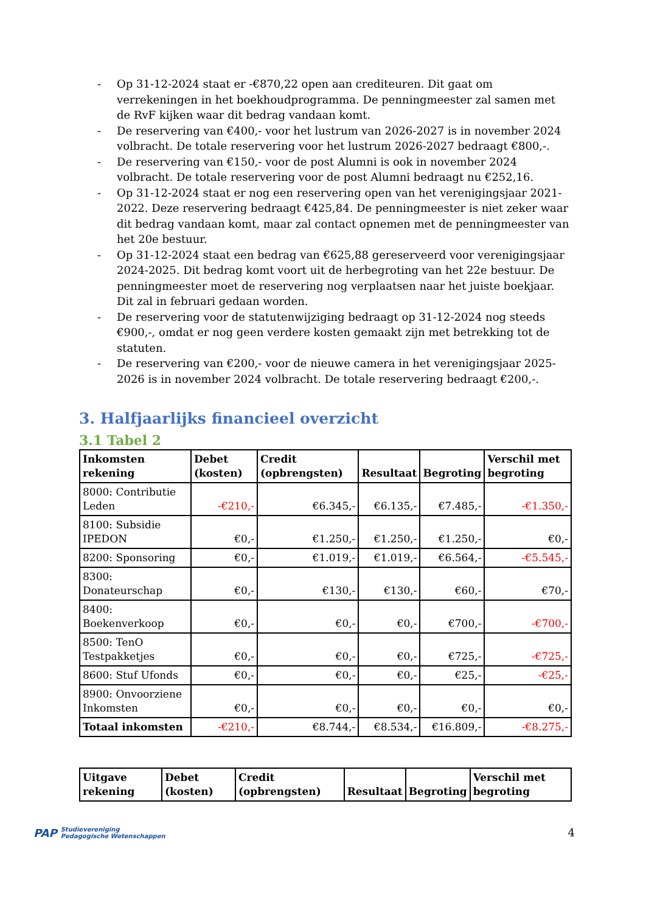- Op 31-12-2024 staat er -€870,22 open aan crediteuren. Dit gaat om verrekeningen in het boekhoudprogramma. De penningmeester zal samen met de RvF kijken waar dit bedrag vandaan komt.
- De reservering van €400,- voor het lustrum van 2026-2027 is in november 2024 volbracht. De totale reservering voor het lustrum 2026-2027 bedraagt €800,-.
- De reservering van €150,- voor de post Alumni is ook in november 2024 volbracht. De totale reservering voor de post Alumni bedraagt nu €252,16.
- Op 31-12-2024 staat er nog een reservering open van het verenigingsjaar 2021-2022. Deze reservering bedraagt €425,84. De penningmeester is niet zeker waar dit bedrag vandaan komt, maar zal contact opnemen met de penningmeester van het 20e bestuur.
- Op 31-12-2024 staat een bedrag van €625,88 gereserveerd voor verenigingsjaar 2024-2025. Dit bedrag komt voort uit de herbegroting van het 22e bestuur. De penningmeester moet de reservering nog verplaatsen naar het juiste boekjaar. Dit zal in februari gedaan worden.
- De reservering voor de statutenwijziging bedraagt op 31-12-2024 nog steeds €900,-, omdat er nog geen verdere kosten gemaakt zijn met betrekking tot de statuten.
- De reservering van €200,- voor de nieuwe camera in het verenigingsjaar 2025-2026 is in november 2024 volbracht. De totale reservering bedraagt €200,-.
3. Halfjaarlijks financieel overzicht
3.1 Tabel 2
| Inkomsten rekening | Debet (kosten) | Credit (opbrengsten) | Resultaat | Begroting | Verschil met begroting |
| --- | --- | --- | --- | --- | --- |
| 8000: Contributie Leden | -€210,- | €6.345,- | €6.135,- | €7.485,- | -€1.350,- |
| 8100: Subsidie IPEDON | €0,- | €1.250,- | €1.250,- | €1.250,- | €0,- |
| 8200: Sponsoring | €0,- | €1.019,- | €1.019,- | €6.564,- | -€5.545,- |
| 8300: Donateurschap | €0,- | €130,- | €130,- | €60,- | €70,- |
| 8400: Boekenverkoop | €0,- | €0,- | €0,- | €700,- | -€700,- |
| 8500: TenO Testpakketjes | €0,- | €0,- | €0,- | €725,- | -€725,- |
| 8600: Stuf Ufonds | €0,- | €0,- | €0,- | €25,- | -€25,- |
| 8900: Onvoorziene Inkomsten | €0,- | €0,- | €0,- | €0,- | €0,- |
| Totaal inkomsten | -€210,- | €8.744,- | €8.534,- | €16.809,- | -€8.275,- |
| Uitgave rekening | Debet (kosten) | Credit (opbrengsten) | Resultaat | Begroting | Verschil met begroting |
| --- | --- | --- | --- | --- | --- |
PAP Studievereniging
Pedagogische Wetenschappen
4